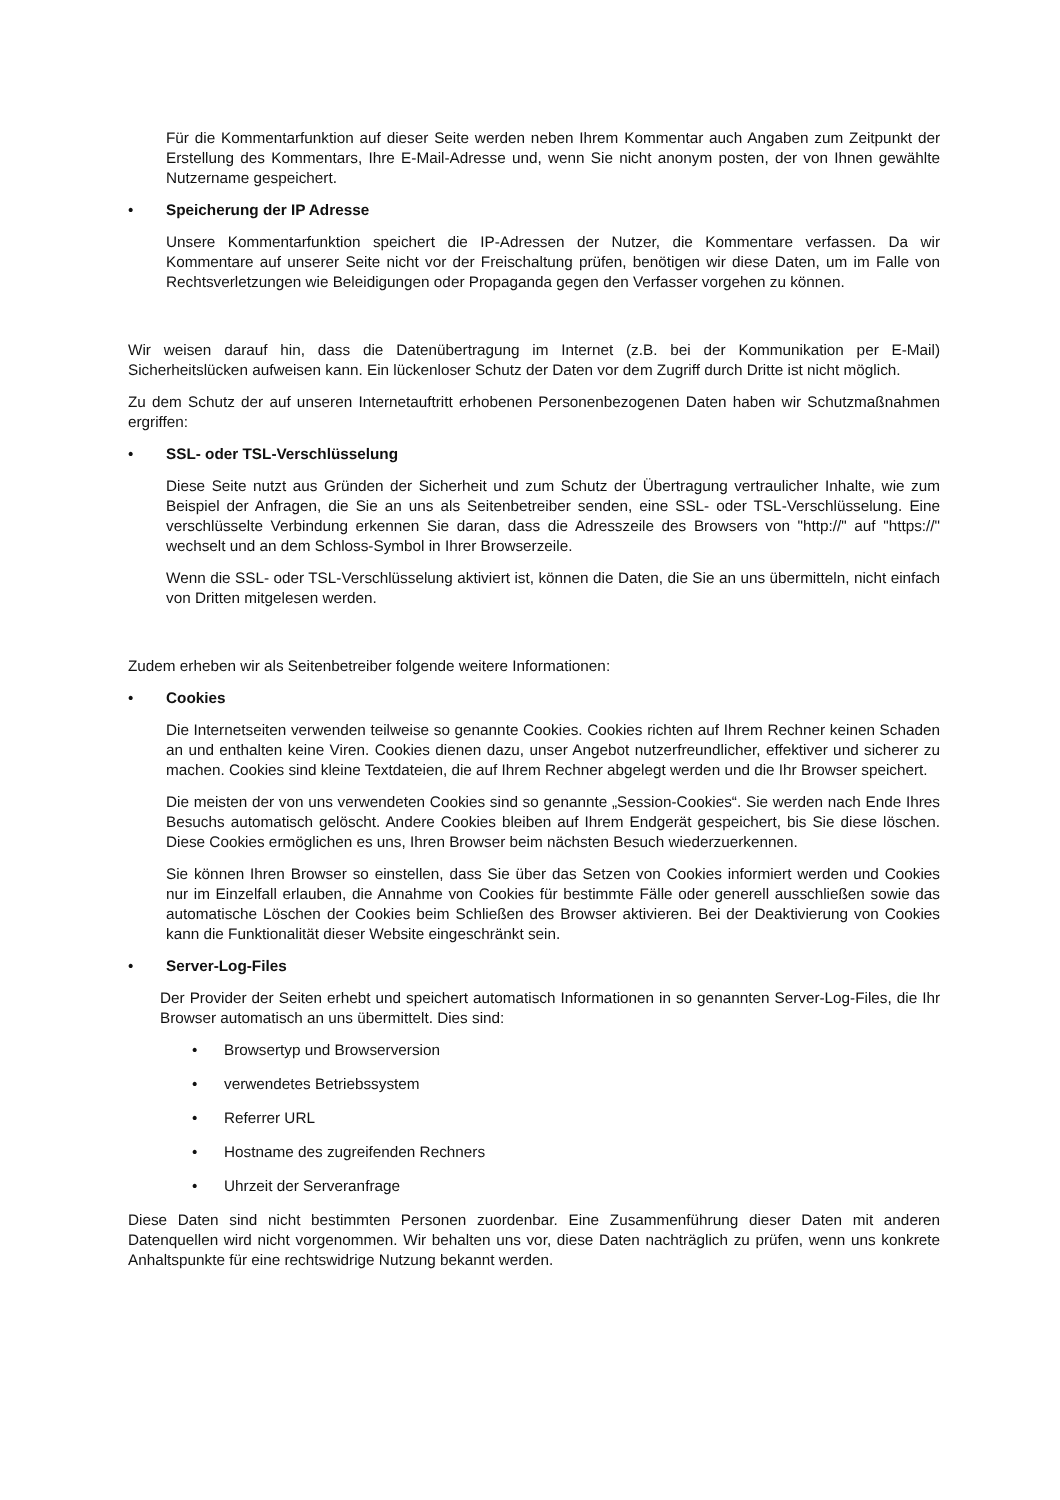Für die Kommentarfunktion auf dieser Seite werden neben Ihrem Kommentar auch Angaben zum Zeitpunkt der Erstellung des Kommentars, Ihre E-Mail-Adresse und, wenn Sie nicht anonym posten, der von Ihnen gewählte Nutzername gespeichert.
• Speicherung der IP Adresse
Unsere Kommentarfunktion speichert die IP-Adressen der Nutzer, die Kommentare verfassen. Da wir Kommentare auf unserer Seite nicht vor der Freischaltung prüfen, benötigen wir diese Daten, um im Falle von Rechtsverletzungen wie Beleidigungen oder Propaganda gegen den Verfasser vorgehen zu können.
Wir weisen darauf hin, dass die Datenübertragung im Internet (z.B. bei der Kommunikation per E-Mail) Sicherheitslücken aufweisen kann. Ein lückenloser Schutz der Daten vor dem Zugriff durch Dritte ist nicht möglich.
Zu dem Schutz der auf unseren Internetauftritt erhobenen Personenbezogenen Daten haben wir Schutzmaßnahmen ergriffen:
• SSL- oder TSL-Verschlüsselung
Diese Seite nutzt aus Gründen der Sicherheit und zum Schutz der Übertragung vertraulicher Inhalte, wie zum Beispiel der Anfragen, die Sie an uns als Seitenbetreiber senden, eine SSL- oder TSL-Verschlüsselung. Eine verschlüsselte Verbindung erkennen Sie daran, dass die Adresszeile des Browsers von "http://" auf "https://" wechselt und an dem Schloss-Symbol in Ihrer Browserzeile.
Wenn die SSL- oder TSL-Verschlüsselung aktiviert ist, können die Daten, die Sie an uns übermitteln, nicht einfach von Dritten mitgelesen werden.
Zudem erheben wir als Seitenbetreiber folgende weitere Informationen:
• Cookies
Die Internetseiten verwenden teilweise so genannte Cookies. Cookies richten auf Ihrem Rechner keinen Schaden an und enthalten keine Viren. Cookies dienen dazu, unser Angebot nutzerfreundlicher, effektiver und sicherer zu machen. Cookies sind kleine Textdateien, die auf Ihrem Rechner abgelegt werden und die Ihr Browser speichert.
Die meisten der von uns verwendeten Cookies sind so genannte „Session-Cookies“. Sie werden nach Ende Ihres Besuchs automatisch gelöscht. Andere Cookies bleiben auf Ihrem Endgerät gespeichert, bis Sie diese löschen. Diese Cookies ermöglichen es uns, Ihren Browser beim nächsten Besuch wiederzuerkennen.
Sie können Ihren Browser so einstellen, dass Sie über das Setzen von Cookies informiert werden und Cookies nur im Einzelfall erlauben, die Annahme von Cookies für bestimmte Fälle oder generell ausschließen sowie das automatische Löschen der Cookies beim Schließen des Browser aktivieren. Bei der Deaktivierung von Cookies kann die Funktionalität dieser Website eingeschränkt sein.
• Server-Log-Files
Der Provider der Seiten erhebt und speichert automatisch Informationen in so genannten Server-Log-Files, die Ihr Browser automatisch an uns übermittelt. Dies sind:
• Browsertyp und Browserversion
• verwendetes Betriebssystem
• Referrer URL
• Hostname des zugreifenden Rechners
• Uhrzeit der Serveranfrage
Diese Daten sind nicht bestimmten Personen zuordenbar. Eine Zusammenführung dieser Daten mit anderen Datenquellen wird nicht vorgenommen. Wir behalten uns vor, diese Daten nachträglich zu prüfen, wenn uns konkrete Anhaltspunkte für eine rechtswidrige Nutzung bekannt werden.